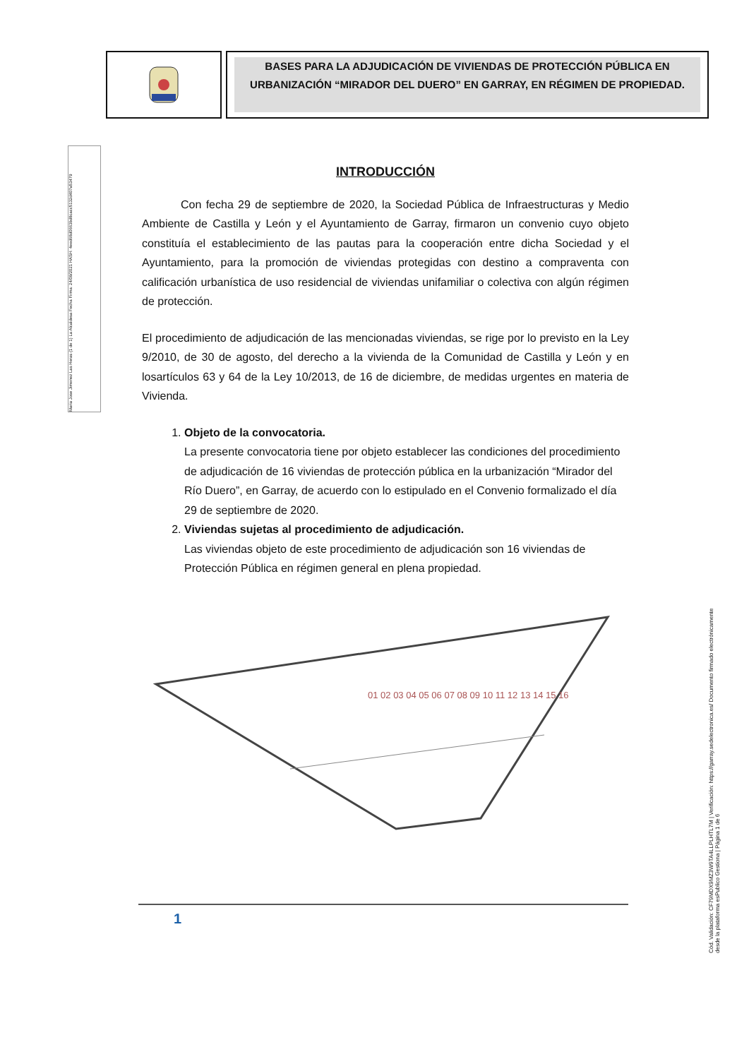BASES PARA LA ADJUDICACIÓN DE VIVIENDAS DE PROTECCIÓN PÚBLICA EN URBANIZACIÓN “MIRADOR DEL DUERO” EN GARRAY, EN RÉGIMEN DE PROPIEDAD.
Maria Jose Jimenez Las Heras (1 de 1) La Alcaldesa Fecha Firma: 24/09/2021 HASH: 4eed68d0663bd8cacc5132d407a53479
INTRODUCCIÓN
Con fecha 29 de septiembre de 2020, la Sociedad Pública de Infraestructuras y Medio Ambiente de Castilla y León y el Ayuntamiento de Garray, firmaron un convenio cuyo objeto constituía el establecimiento de las pautas para la cooperación entre dicha Sociedad y el Ayuntamiento, para la promoción de viviendas protegidas con destino a compraventa con calificación urbanística de uso residencial de viviendas unifamiliar o colectiva con algún régimen de protección.
El procedimiento de adjudicación de las mencionadas viviendas, se rige por lo previsto en la Ley 9/2010, de 30 de agosto, del derecho a la vivienda de la Comunidad de Castilla y León y en losartículos 63 y 64 de la Ley 10/2013, de 16 de diciembre, de medidas urgentes en materia de Vivienda.
1.
Objeto de la convocatoria.
La presente convocatoria tiene por objeto establecer las condiciones del procedimiento de adjudicación de 16 viviendas de protección pública en la urbanización “Mirador del Río Duero”, en Garray, de acuerdo con lo estipulado en el Convenio formalizado el día 29 de septiembre de 2020.
2.
Viviendas sujetas al procedimiento de adjudicación.
Las viviendas objeto de este procedimiento de adjudicación son 16 viviendas de Protección Pública en régimen general en plena propiedad.
01 02 03 04 05 06 07 08 09 10 11 12 13 14 15 16
1
Cód. Validación: CF79MDX9MZ3W9TA4LLPLHTL7M | Verificación: https://garray.sedelectronica.es/ Documento firmado electrónicamente desde la plataforma esPublico Gestiona | Página 1 de 6